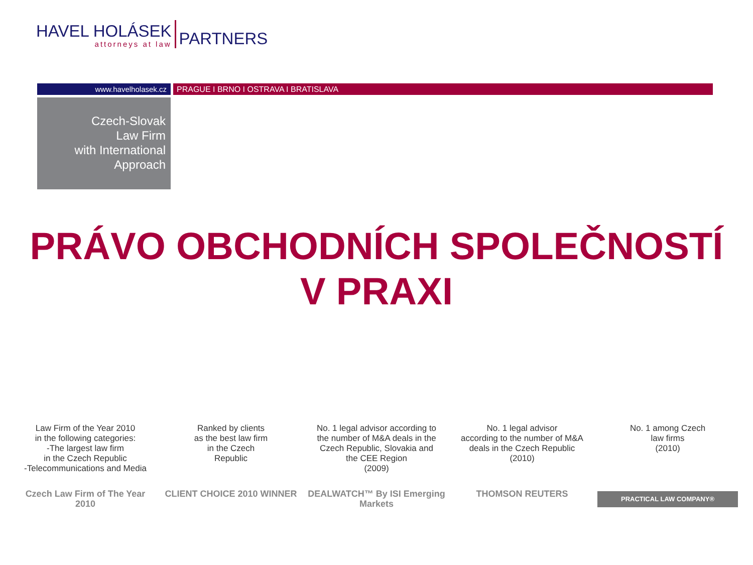HAVEL HOLÁSEK
attorneys at law
PARTNERS
www.havelholasek.cz PRAGUE I BRNO I OSTRAVA I BRATISLAVA
Czech-Slovak
Law Firm
with International
Approach
PRÁVO OBCHODNÍCH SPOLEČNOSTÍ
V PRAXI
Law Firm of the Year 2010
in the following categories:
-The largest law firm
in the Czech Republic
-Telecommunications and Media
Czech Law Firm of The Year 2010
Ranked by clients
as the best law firm
in the Czech
Republic
CLIENT CHOICE 2010 WINNER
No. 1 legal advisor according to
the number of M&A deals in the
Czech Republic, Slovakia and
the CEE Region
(2009)
DEALWATCH™ By ISI Emerging Markets
No. 1 legal advisor
according to the number of M&A
deals in the Czech Republic
(2010)
THOMSON REUTERS
No. 1 among Czech
law firms
(2010)
PRACTICAL LAW COMPANY®